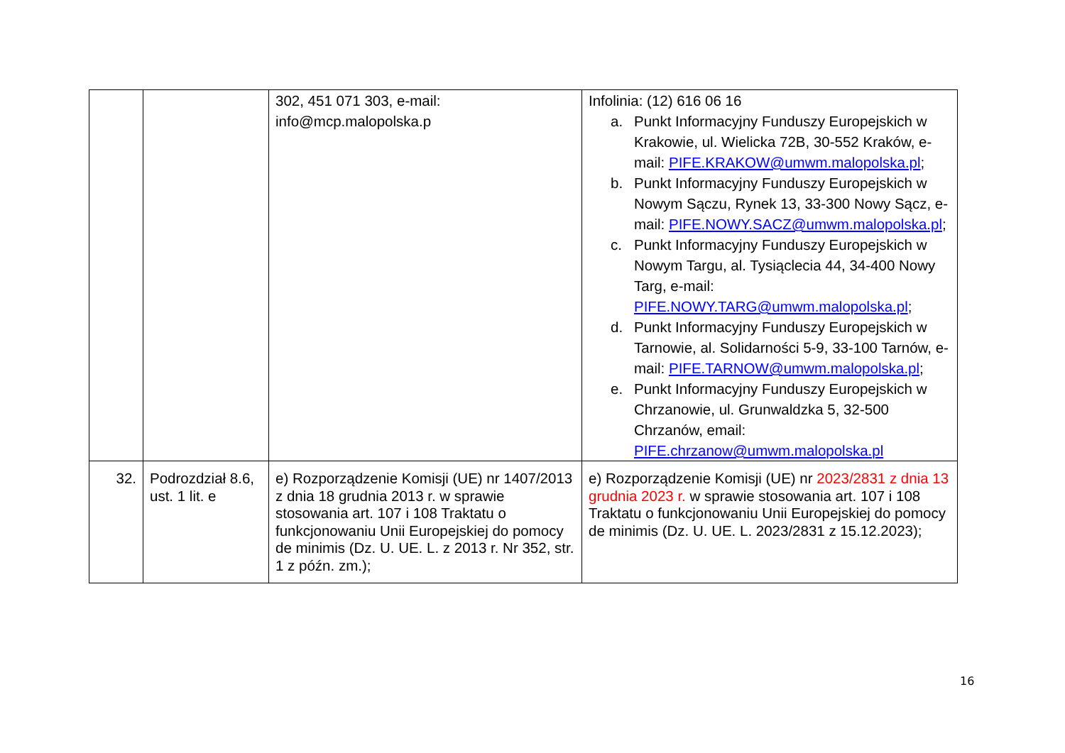| | | 302, 451 071 303, e-mail: info@mcp.malopolska.p | Infolinia: (12) 616 06 16 a. Punkt Informacyjny Funduszy Europejskich w Krakowie, ul. Wielicka 72B, 30-552 Kraków, e-mail: PIFE.KRAKOW@umwm.malopolska.pl ; b. Punkt Informacyjny Funduszy Europejskich w Nowym Sączu, Rynek 13, 33-300 Nowy Sącz, e-mail: PIFE.NOWY.SACZ@umwm.malopolska.pl ; c. Punkt Informacyjny Funduszy Europejskich w Nowym Targu, al. Tysiąclecia 44, 34-400 Nowy Targ, e-mail: PIFE.NOWY.TARG@umwm.malopolska.pl ; d. Punkt Informacyjny Funduszy Europejskich w Tarnowie, al. Solidarności 5-9, 33-100 Tarnów, e-mail: PIFE.TARNOW@umwm.malopolska.pl ; e. Punkt Informacyjny Funduszy Europejskich w Chrzanowie, ul. Grunwaldzka 5, 32-500 Chrzanów, email: PIFE.chrzanow@umwm.malopolska.pl |
| 32. | Podrozdział 8.6, ust. 1 lit. e | e) Rozporządzenie Komisji (UE) nr 1407/2013 z dnia 18 grudnia 2013 r. w sprawie stosowania art. 107 i 108 Traktatu o funkcjonowaniu Unii Europejskiej do pomocy de minimis (Dz. U. UE. L. z 2013 r. Nr 352, str. 1 z późn. zm.); | e) Rozporządzenie Komisji (UE) nr 2023/2831 z dnia 13 grudnia 2023 r. w sprawie stosowania art. 107 i 108 Traktatu o funkcjonowaniu Unii Europejskiej do pomocy de minimis (Dz. U. UE. L. 2023/2831 z 15.12.2023); |
16